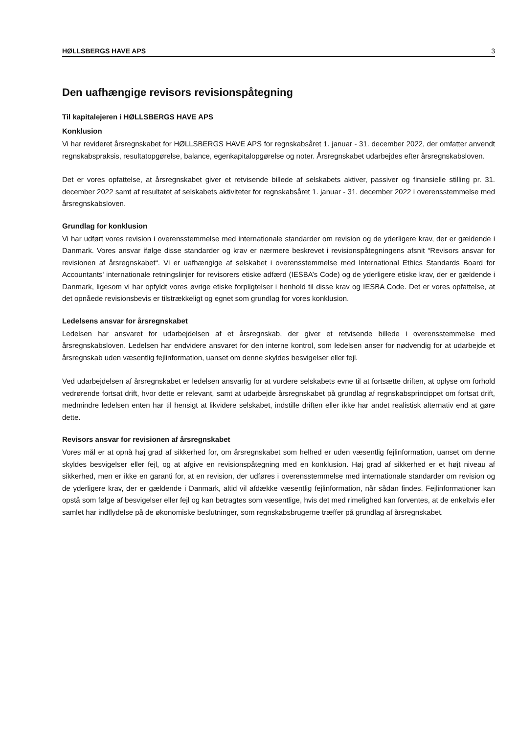HØLLSBERGS HAVE APS 3
Den uafhængige revisors revisionspåtegning
Til kapitalejeren i HØLLSBERGS HAVE APS
Konklusion
Vi har revideret årsregnskabet for HØLLSBERGS HAVE APS for regnskabsåret 1. januar - 31. december 2022, der omfatter anvendt regnskabspraksis, resultatopgørelse, balance, egenkapitalopgørelse og noter. Årsregnskabet udarbejdes efter årsregnskabsloven.
Det er vores opfattelse, at årsregnskabet giver et retvisende billede af selskabets aktiver, passiver og finansielle stilling pr. 31. december 2022 samt af resultatet af selskabets aktiviteter for regnskabsåret 1. januar - 31. december 2022 i overensstemmelse med årsregnskabsloven.
Grundlag for konklusion
Vi har udført vores revision i overensstemmelse med internationale standarder om revision og de yderligere krav, der er gældende i Danmark. Vores ansvar ifølge disse standarder og krav er nærmere beskrevet i revisionspåtegningens afsnit “Revisors ansvar for revisionen af årsregnskabet“. Vi er uafhængige af selskabet i overensstemmelse med International Ethics Standards Board for Accountants' internationale retningslinjer for revisorers etiske adfærd (IESBA’s Code) og de yderligere etiske krav, der er gældende i Danmark, ligesom vi har opfyldt vores øvrige etiske forpligtelser i henhold til disse krav og IESBA Code. Det er vores opfattelse, at det opnåede revisionsbevis er tilstrækkeligt og egnet som grundlag for vores konklusion.
Ledelsens ansvar for årsregnskabet
Ledelsen har ansvaret for udarbejdelsen af et årsregnskab, der giver et retvisende billede i overensstemmelse med årsregnskabsloven. Ledelsen har endvidere ansvaret for den interne kontrol, som ledelsen anser for nødvendig for at udarbejde et årsregnskab uden væsentlig fejlinformation, uanset om denne skyldes besvigelser eller fejl.
Ved udarbejdelsen af årsregnskabet er ledelsen ansvarlig for at vurdere selskabets evne til at fortsætte driften, at oplyse om forhold vedrørende fortsat drift, hvor dette er relevant, samt at udarbejde årsregnskabet på grundlag af regnskabsprincippet om fortsat drift, medmindre ledelsen enten har til hensigt at likvidere selskabet, indstille driften eller ikke har andet realistisk alternativ end at gøre dette.
Revisors ansvar for revisionen af årsregnskabet
Vores mål er at opnå høj grad af sikkerhed for, om årsregnskabet som helhed er uden væsentlig fejlinformation, uanset om denne skyldes besvigelser eller fejl, og at afgive en revisionspåtegning med en konklusion. Høj grad af sikkerhed er et højt niveau af sikkerhed, men er ikke en garanti for, at en revision, der udføres i overensstemmelse med internationale standarder om revision og de yderligere krav, der er gældende i Danmark, altid vil afdække væsentlig fejlinformation, når sådan findes. Fejlinformationer kan opstå som følge af besvigelser eller fejl og kan betragtes som væsentlige, hvis det med rimelighed kan forventes, at de enkeltvis eller samlet har indflydelse på de økonomiske beslutninger, som regnskabsbrugerne træffer på grundlag af årsregnskabet.